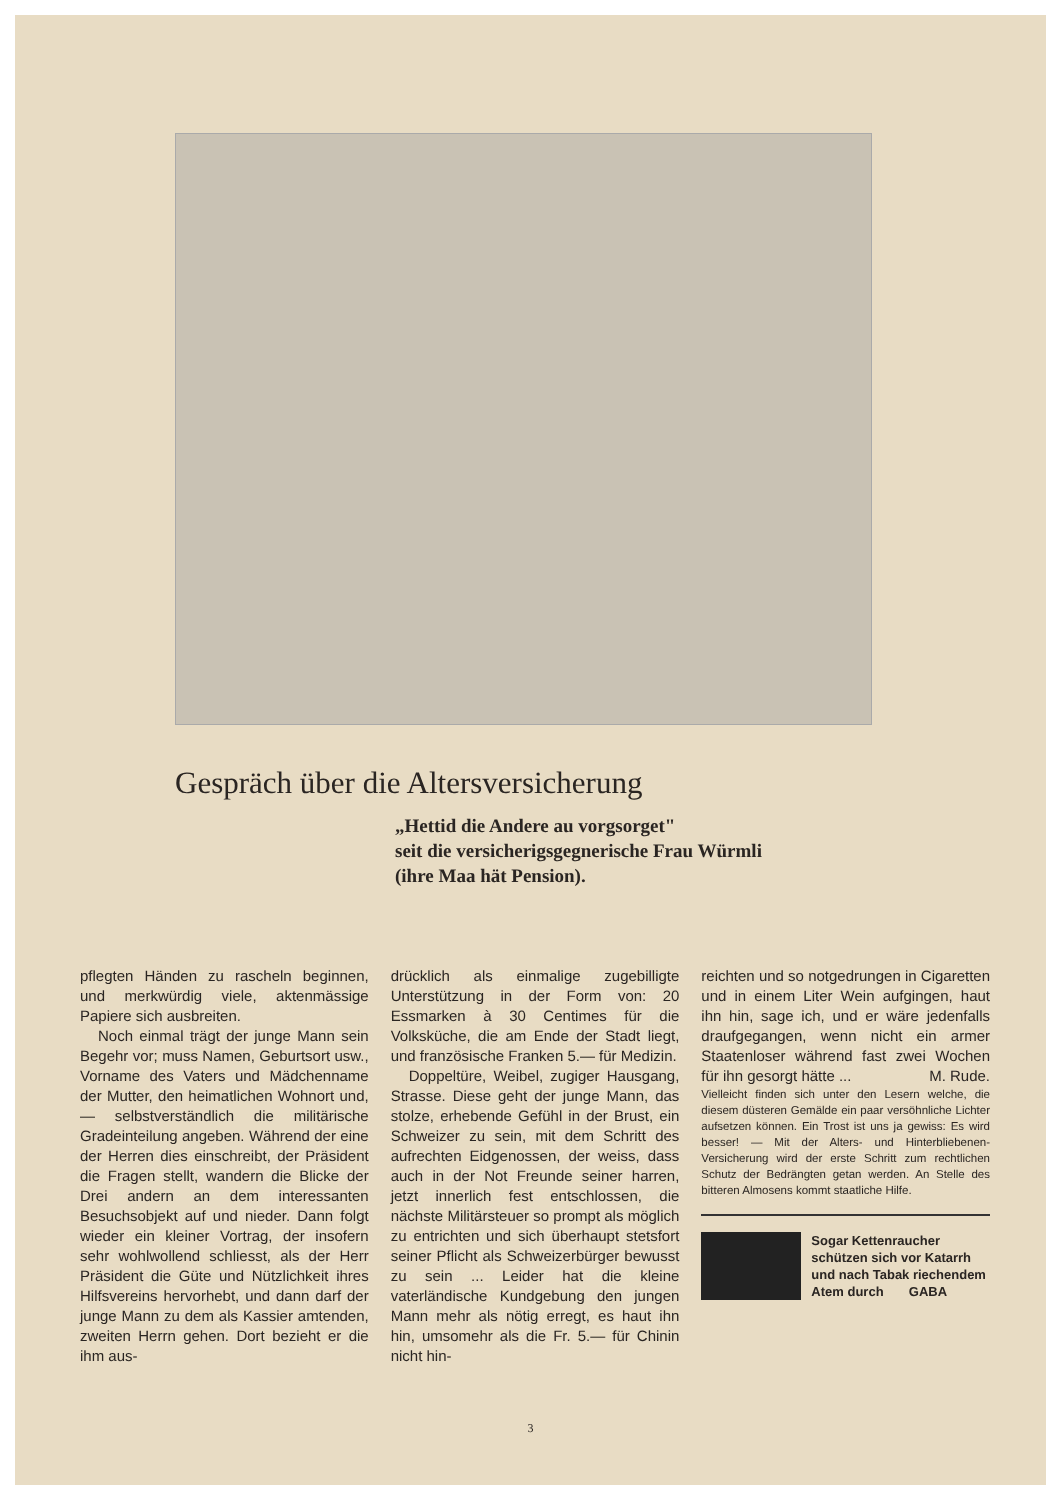Gespräch über die Altersversicherung
„Hettid die Andere au vorgsorget"
seit die versicherigsgegnerische Frau Würmli
(ihre Maa hät Pension).
pflegten Händen zu rascheln beginnen, und merkwürdig viele, aktenmässige Papiere sich ausbreiten.
Noch einmal trägt der junge Mann sein Begehr vor; muss Namen, Geburtsort usw., Vorname des Vaters und Mädchenname der Mutter, den heimatlichen Wohnort und, — selbstverständlich die militärische Gradeinteilung angeben. Während der eine der Herren dies einschreibt, der Präsident die Fragen stellt, wandern die Blicke der Drei andern an dem interessanten Besuchsobjekt auf und nieder. Dann folgt wieder ein kleiner Vortrag, der insofern sehr wohlwollend schliesst, als der Herr Präsident die Güte und Nützlichkeit ihres Hilfsvereins hervorhebt, und dann darf der junge Mann zu dem als Kassier amtenden, zweiten Herrn gehen. Dort bezieht er die ihm aus-
drücklich als einmalige zugebilligte Unterstützung in der Form von: 20 Essmarken à 30 Centimes für die Volksküche, die am Ende der Stadt liegt, und französische Franken 5.— für Medizin.
Doppeltüre, Weibel, zugiger Hausgang, Strasse. Diese geht der junge Mann, das stolze, erhebende Gefühl in der Brust, ein Schweizer zu sein, mit dem Schritt des aufrechten Eidgenossen, der weiss, dass auch in der Not Freunde seiner harren, jetzt innerlich fest entschlossen, die nächste Militärsteuer so prompt als möglich zu entrichten und sich überhaupt stetsfort seiner Pflicht als Schweizerbürger bewusst zu sein ... Leider hat die kleine vaterländische Kundgebung den jungen Mann mehr als nötig erregt, es haut ihn hin, umsomehr als die Fr. 5.— für Chinin nicht hin-
reichten und so notgedrungen in Cigaretten und in einem Liter Wein aufgingen, haut ihn hin, sage ich, und er wäre jedenfalls draufgegangen, wenn nicht ein armer Staatenloser während fast zwei Wochen für ihn gesorgt hätte ... M. Rude.
Vielleicht finden sich unter den Lesern welche, die diesem düsteren Gemälde ein paar versöhnliche Lichter aufsetzen können. Ein Trost ist uns ja gewiss: Es wird besser! — Mit der Alters- und Hinterbliebenen-Versicherung wird der erste Schritt zum rechtlichen Schutz der Bedrängten getan werden. An Stelle des bitteren Almosens kommt staatliche Hilfe.
Sogar Kettenraucher
schützen sich vor Katarrh
und nach Tabak riechendem
Atem durch GABA
3